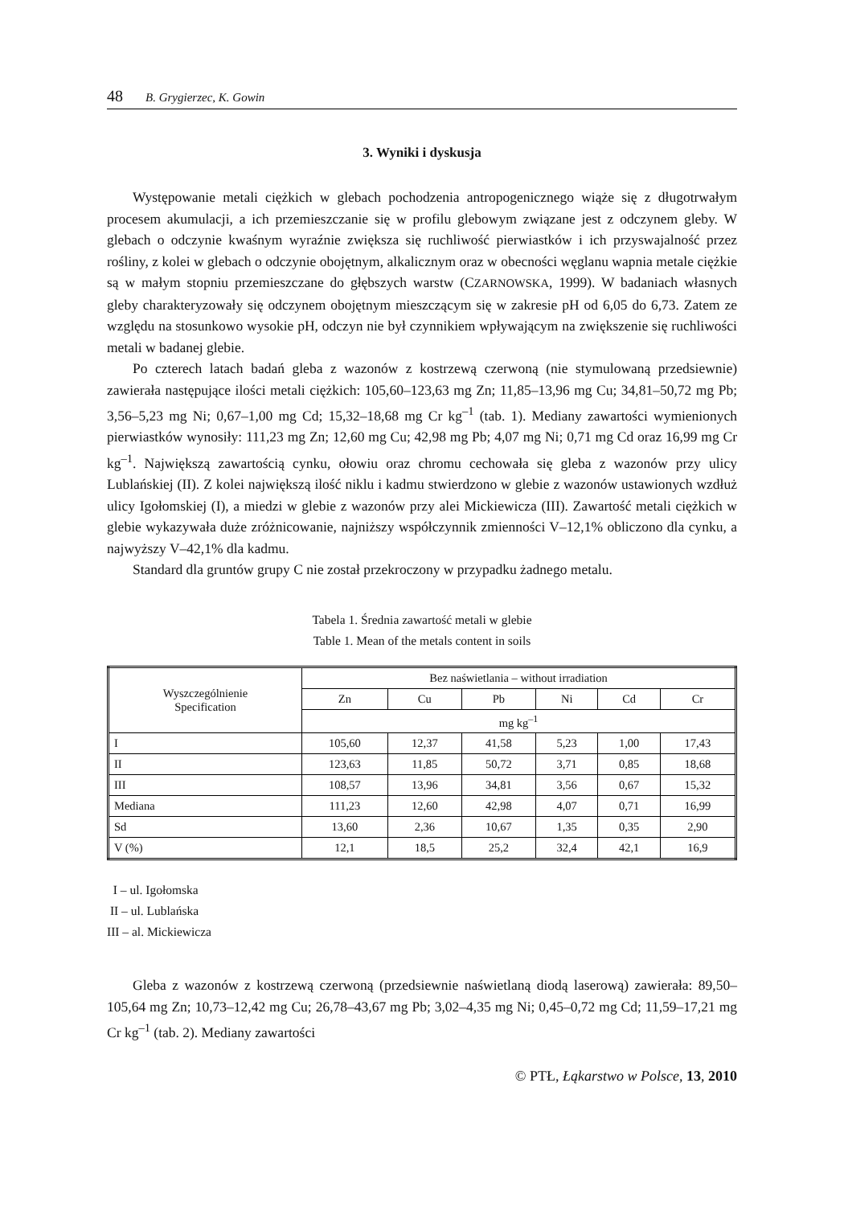48 B. Grygierzec, K. Gowin
3. Wyniki i dyskusja
Występowanie metali ciężkich w glebach pochodzenia antropogenicznego wiąże się z długotrwałym procesem akumulacji, a ich przemieszczanie się w profilu glebowym związane jest z odczynem gleby. W glebach o odczynie kwaśnym wyraźnie zwiększa się ruchliwość pierwiastków i ich przyswajalność przez rośliny, z kolei w glebach o odczynie obojętnym, alkalicznym oraz w obecności węglanu wapnia metale ciężkie są w małym stopniu przemieszczane do głębszych warstw (CZARNOWSKA, 1999). W badaniach własnych gleby charakteryzowały się odczynem obojętnym mieszczącym się w zakresie pH od 6,05 do 6,73. Zatem ze względu na stosunkowo wysokie pH, odczyn nie był czynnikiem wpływającym na zwiększenie się ruchliwości metali w badanej glebie.
Po czterech latach badań gleba z wazonów z kostrzewą czerwoną (nie stymulowaną przedsiewnie) zawierała następujące ilości metali ciężkich: 105,60–123,63 mg Zn; 11,85–13,96 mg Cu; 34,81–50,72 mg Pb; 3,56–5,23 mg Ni; 0,67–1,00 mg Cd; 15,32–18,68 mg Cr kg<sup>–1</sup> (tab. 1). Mediany zawartości wymienionych pierwiastków wynosiły: 111,23 mg Zn; 12,60 mg Cu; 42,98 mg Pb; 4,07 mg Ni; 0,71 mg Cd oraz 16,99 mg Cr kg<sup>–1</sup>. Największą zawartością cynku, ołowiu oraz chromu cechowała się gleba z wazonów przy ulicy Lublańskiej (II). Z kolei największą ilość niklu i kadmu stwierdzono w glebie z wazonów ustawionych wzdłuż ulicy Igołomskiej (I), a miedzi w glebie z wazonów przy alei Mickiewicza (III). Zawartość metali ciężkich w glebie wykazywała duże zróżnicowanie, najniższy współczynnik zmienności V–12,1% obliczono dla cynku, a najwyższy V–42,1% dla kadmu.
Standard dla gruntów grupy C nie został przekroczony w przypadku żadnego metalu.
Tabela 1. Średnia zawartość metali w glebie
Table 1. Mean of the metals content in soils
| Wyszczególnienie Specification | Bez naświetlania – without irradiation | | | | | |
| --- | --- | --- | --- | --- | --- | --- |
| | Zn | Cu | Pb | Ni | Cd | Cr |
| | mg kg<sup>–1</sup> | | | | | |
| I | 105,60 | 12,37 | 41,58 | 5,23 | 1,00 | 17,43 |
| II | 123,63 | 11,85 | 50,72 | 3,71 | 0,85 | 18,68 |
| III | 108,57 | 13,96 | 34,81 | 3,56 | 0,67 | 15,32 |
| Mediana | 111,23 | 12,60 | 42,98 | 4,07 | 0,71 | 16,99 |
| Sd | 13,60 | 2,36 | 10,67 | 1,35 | 0,35 | 2,90 |
| V (%) | 12,1 | 18,5 | 25,2 | 32,4 | 42,1 | 16,9 |
I – ul. Igołomska
II – ul. Lublańska
III – al. Mickiewicza
Gleba z wazonów z kostrzewą czerwoną (przedsiewnie naświetlaną diodą laserową) zawierała: 89,50–105,64 mg Zn; 10,73–12,42 mg Cu; 26,78–43,67 mg Pb; 3,02–4,35 mg Ni; 0,45–0,72 mg Cd; 11,59–17,21 mg Cr kg<sup>–1</sup> (tab. 2). Mediany zawartości
© PTŁ, Łąkarstwo w Polsce, 13, 2010